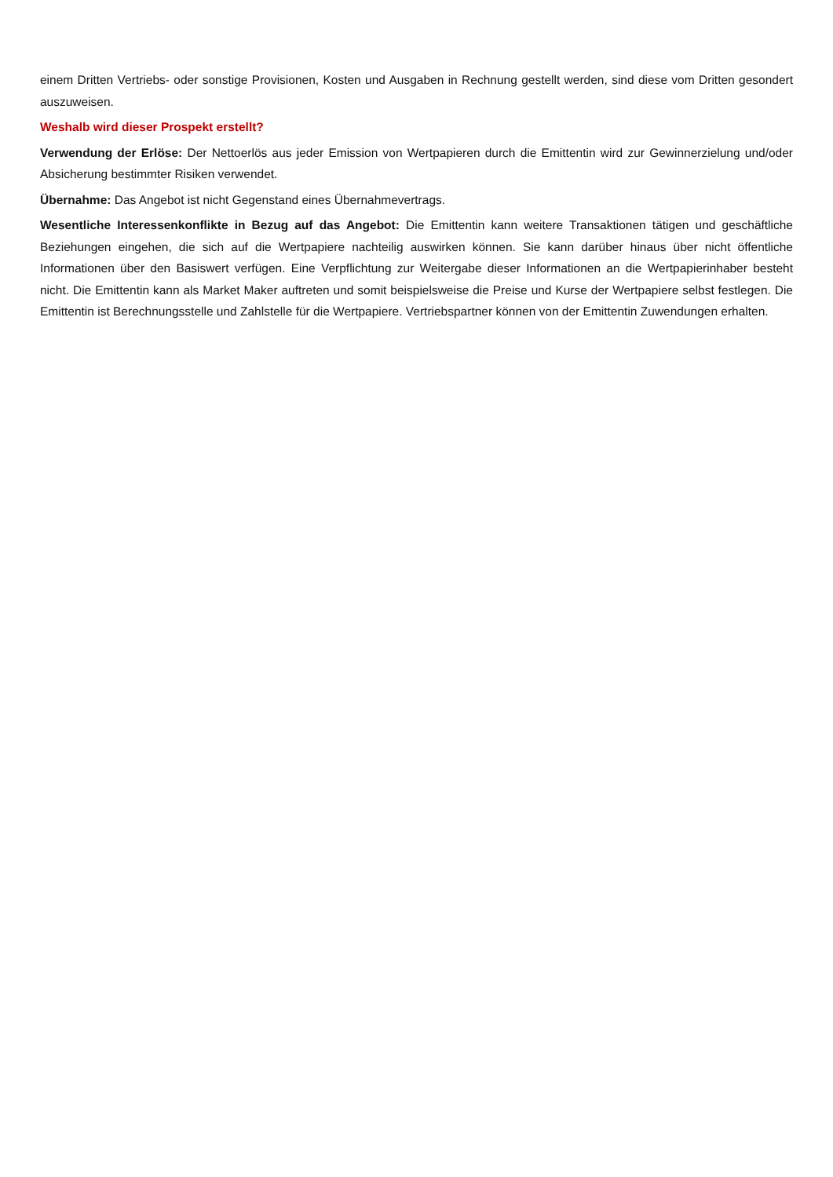einem Dritten Vertriebs- oder sonstige Provisionen, Kosten und Ausgaben in Rechnung gestellt werden, sind diese vom Dritten gesondert auszuweisen.
Weshalb wird dieser Prospekt erstellt?
Verwendung der Erlöse: Der Nettoerlös aus jeder Emission von Wertpapieren durch die Emittentin wird zur Gewinnerzielung und/oder Absicherung bestimmter Risiken verwendet.
Übernahme: Das Angebot ist nicht Gegenstand eines Übernahmevertrags.
Wesentliche Interessenkonflikte in Bezug auf das Angebot: Die Emittentin kann weitere Transaktionen tätigen und geschäftliche Beziehungen eingehen, die sich auf die Wertpapiere nachteilig auswirken können. Sie kann darüber hinaus über nicht öffentliche Informationen über den Basiswert verfügen. Eine Verpflichtung zur Weitergabe dieser Informationen an die Wertpapierinhaber besteht nicht. Die Emittentin kann als Market Maker auftreten und somit beispielsweise die Preise und Kurse der Wertpapiere selbst festlegen. Die Emittentin ist Berechnungsstelle und Zahlstelle für die Wertpapiere. Vertriebspartner können von der Emittentin Zuwendungen erhalten.